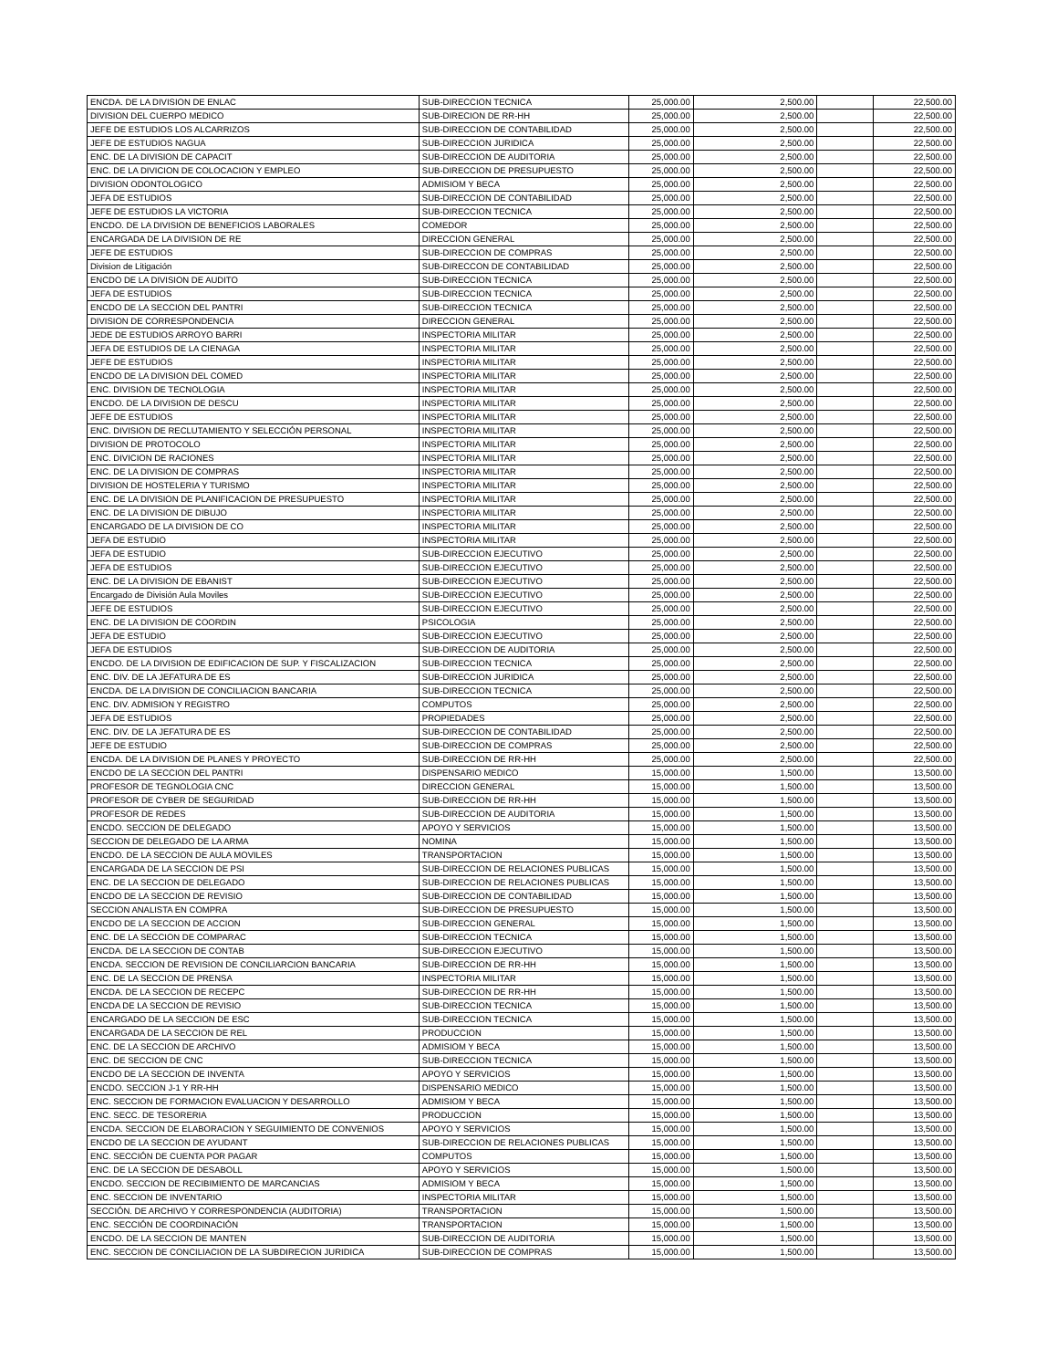| ENCDA. DE LA DIVISION DE ENLAC | SUB-DIRECCION TECNICA | 25,000.00 | 2,500.00 | | 22,500.00 |
| DIVISION DEL CUERPO MEDICO | SUB-DIRECION DE RR-HH | 25,000.00 | 2,500.00 | | 22,500.00 |
| JEFE DE ESTUDIOS LOS ALCARRIZOS | SUB-DIRECCION DE CONTABILIDAD | 25,000.00 | 2,500.00 | | 22,500.00 |
| JEFE DE ESTUDIOS NAGUA | SUB-DIRECCION JURIDICA | 25,000.00 | 2,500.00 | | 22,500.00 |
| ENC. DE LA DIVISION DE CAPACIT | SUB-DIRECCION DE AUDITORIA | 25,000.00 | 2,500.00 | | 22,500.00 |
| ENC. DE LA DIVICION DE COLOCACION Y EMPLEO | SUB-DIRECCION DE PRESUPUESTO | 25,000.00 | 2,500.00 | | 22,500.00 |
| DIVISION ODONTOLOGICO | ADMISIOM Y BECA | 25,000.00 | 2,500.00 | | 22,500.00 |
| JEFA DE ESTUDIOS | SUB-DIRECCION DE CONTABILIDAD | 25,000.00 | 2,500.00 | | 22,500.00 |
| JEFE DE ESTUDIOS LA VICTORIA | SUB-DIRECCION TECNICA | 25,000.00 | 2,500.00 | | 22,500.00 |
| ENCDO. DE LA DIVISION DE BENEFICIOS LABORALES | COMEDOR | 25,000.00 | 2,500.00 | | 22,500.00 |
| ENCARGADA DE LA DIVISION DE RE | DIRECCION GENERAL | 25,000.00 | 2,500.00 | | 22,500.00 |
| JEFE DE ESTUDIOS | SUB-DIRECCION DE COMPRAS | 25,000.00 | 2,500.00 | | 22,500.00 |
| Division de Litigación | SUB-DIRECCON DE CONTABILIDAD | 25,000.00 | 2,500.00 | | 22,500.00 |
| ENCDO DE LA DIVISION DE AUDITO | SUB-DIRECCION TECNICA | 25,000.00 | 2,500.00 | | 22,500.00 |
| JEFA DE ESTUDIOS | SUB-DIRECCION TECNICA | 25,000.00 | 2,500.00 | | 22,500.00 |
| ENCDO DE LA SECCION DEL PANTRI | SUB-DIRECCION TECNICA | 25,000.00 | 2,500.00 | | 22,500.00 |
| DIVISION DE CORRESPONDENCIA | DIRECCION GENERAL | 25,000.00 | 2,500.00 | | 22,500.00 |
| JEDE DE ESTUDIOS ARROYO BARRI | INSPECTORIA MILITAR | 25,000.00 | 2,500.00 | | 22,500.00 |
| JEFA DE ESTUDIOS DE LA CIENAGA | INSPECTORIA MILITAR | 25,000.00 | 2,500.00 | | 22,500.00 |
| JEFE DE ESTUDIOS | INSPECTORIA MILITAR | 25,000.00 | 2,500.00 | | 22,500.00 |
| ENCDO DE LA DIVISION DEL COMED | INSPECTORIA MILITAR | 25,000.00 | 2,500.00 | | 22,500.00 |
| ENC. DIVISION DE TECNOLOGIA | INSPECTORIA MILITAR | 25,000.00 | 2,500.00 | | 22,500.00 |
| ENCDO. DE LA DIVISION DE DESCU | INSPECTORIA MILITAR | 25,000.00 | 2,500.00 | | 22,500.00 |
| JEFE DE ESTUDIOS | INSPECTORIA MILITAR | 25,000.00 | 2,500.00 | | 22,500.00 |
| ENC. DIVISION DE RECLUTAMIENTO Y SELECCIÓN PERSONAL | INSPECTORIA MILITAR | 25,000.00 | 2,500.00 | | 22,500.00 |
| DIVISION DE PROTOCOLO | INSPECTORIA MILITAR | 25,000.00 | 2,500.00 | | 22,500.00 |
| ENC. DIVICION DE RACIONES | INSPECTORIA MILITAR | 25,000.00 | 2,500.00 | | 22,500.00 |
| ENC. DE LA DIVISION DE COMPRAS | INSPECTORIA MILITAR | 25,000.00 | 2,500.00 | | 22,500.00 |
| DIVISION DE HOSTELERIA Y TURISMO | INSPECTORIA MILITAR | 25,000.00 | 2,500.00 | | 22,500.00 |
| ENC. DE LA DIVISION DE PLANIFICACION DE PRESUPUESTO | INSPECTORIA MILITAR | 25,000.00 | 2,500.00 | | 22,500.00 |
| ENC. DE LA DIVISION DE DIBUJO | INSPECTORIA MILITAR | 25,000.00 | 2,500.00 | | 22,500.00 |
| ENCARGADO DE LA DIVISION DE CO | INSPECTORIA MILITAR | 25,000.00 | 2,500.00 | | 22,500.00 |
| JEFA DE ESTUDIO | INSPECTORIA MILITAR | 25,000.00 | 2,500.00 | | 22,500.00 |
| JEFA DE ESTUDIO | SUB-DIRECCION EJECUTIVO | 25,000.00 | 2,500.00 | | 22,500.00 |
| JEFA DE ESTUDIOS | SUB-DIRECCION EJECUTIVO | 25,000.00 | 2,500.00 | | 22,500.00 |
| ENC. DE LA DIVISION DE EBANIST | SUB-DIRECCION EJECUTIVO | 25,000.00 | 2,500.00 | | 22,500.00 |
| Encargado de División Aula Moviles | SUB-DIRECCION EJECUTIVO | 25,000.00 | 2,500.00 | | 22,500.00 |
| JEFE DE ESTUDIOS | SUB-DIRECCION EJECUTIVO | 25,000.00 | 2,500.00 | | 22,500.00 |
| ENC. DE LA DIVISION DE COORDIN | PSICOLOGIA | 25,000.00 | 2,500.00 | | 22,500.00 |
| JEFA DE ESTUDIO | SUB-DIRECCION EJECUTIVO | 25,000.00 | 2,500.00 | | 22,500.00 |
| JEFA DE ESTUDIOS | SUB-DIRECCION DE AUDITORIA | 25,000.00 | 2,500.00 | | 22,500.00 |
| ENCDO. DE LA DIVISION DE EDIFICACION DE SUP. Y FISCALIZACION | SUB-DIRECCION TECNICA | 25,000.00 | 2,500.00 | | 22,500.00 |
| ENC. DIV. DE LA JEFATURA DE ES | SUB-DIRECCION JURIDICA | 25,000.00 | 2,500.00 | | 22,500.00 |
| ENCDA. DE LA DIVISION DE CONCILIACION BANCARIA | SUB-DIRECCION TECNICA | 25,000.00 | 2,500.00 | | 22,500.00 |
| ENC. DIV. ADMISION Y REGISTRO | COMPUTOS | 25,000.00 | 2,500.00 | | 22,500.00 |
| JEFA DE ESTUDIOS | PROPIEDADES | 25,000.00 | 2,500.00 | | 22,500.00 |
| ENC. DIV. DE LA JEFATURA DE ES | SUB-DIRECCION DE CONTABILIDAD | 25,000.00 | 2,500.00 | | 22,500.00 |
| JEFE DE ESTUDIO | SUB-DIRECCION DE COMPRAS | 25,000.00 | 2,500.00 | | 22,500.00 |
| ENCDA. DE LA DIVISION DE PLANES Y PROYECTO | SUB-DIRECCION DE RR-HH | 25,000.00 | 2,500.00 | | 22,500.00 |
| ENCDO DE LA SECCION DEL PANTRI | DISPENSARIO MEDICO | 15,000.00 | 1,500.00 | | 13,500.00 |
| PROFESOR DE TEGNOLOGIA CNC | DIRECCION GENERAL | 15,000.00 | 1,500.00 | | 13,500.00 |
| PROFESOR DE CYBER DE SEGURIDAD | SUB-DIRECCION DE RR-HH | 15,000.00 | 1,500.00 | | 13,500.00 |
| PROFESOR DE REDES | SUB-DIRECCION DE AUDITORIA | 15,000.00 | 1,500.00 | | 13,500.00 |
| ENCDO. SECCION DE DELEGADO | APOYO Y SERVICIOS | 15,000.00 | 1,500.00 | | 13,500.00 |
| SECCION DE DELEGADO DE LA ARMA | NOMINA | 15,000.00 | 1,500.00 | | 13,500.00 |
| ENCDO. DE LA SECCION DE AULA MOVILES | TRANSPORTACION | 15,000.00 | 1,500.00 | | 13,500.00 |
| ENCARGADA DE LA SECCION DE PSI | SUB-DIRECCION DE RELACIONES PUBLICAS | 15,000.00 | 1,500.00 | | 13,500.00 |
| ENC. DE LA SECCION DE DELEGADO | SUB-DIRECCION DE RELACIONES PUBLICAS | 15,000.00 | 1,500.00 | | 13,500.00 |
| ENCDO DE LA SECCION DE REVISIO | SUB-DIRECCION DE CONTABILIDAD | 15,000.00 | 1,500.00 | | 13,500.00 |
| SECCION ANALISTA EN COMPRA | SUB-DIRECCION DE PRESUPUESTO | 15,000.00 | 1,500.00 | | 13,500.00 |
| ENCDO DE LA SECCION DE ACCION | SUB-DIRECCION GENERAL | 15,000.00 | 1,500.00 | | 13,500.00 |
| ENC. DE LA SECCION DE COMPARAC | SUB-DIRECCION TECNICA | 15,000.00 | 1,500.00 | | 13,500.00 |
| ENCDA. DE LA SECCION DE CONTAB | SUB-DIRECCION EJECUTIVO | 15,000.00 | 1,500.00 | | 13,500.00 |
| ENCDA. SECCION DE REVISION DE CONCILIARCION BANCARIA | SUB-DIRECCION DE RR-HH | 15,000.00 | 1,500.00 | | 13,500.00 |
| ENC. DE LA SECCION DE PRENSA | INSPECTORIA MILITAR | 15,000.00 | 1,500.00 | | 13,500.00 |
| ENCDA. DE LA SECCION DE RECEPC | SUB-DIRECCION DE RR-HH | 15,000.00 | 1,500.00 | | 13,500.00 |
| ENCDA DE LA SECCION DE REVISIO | SUB-DIRECCION TECNICA | 15,000.00 | 1,500.00 | | 13,500.00 |
| ENCARGADO DE LA SECCION DE ESC | SUB-DIRECCION TECNICA | 15,000.00 | 1,500.00 | | 13,500.00 |
| ENCARGADA DE LA SECCION DE REL | PRODUCCION | 15,000.00 | 1,500.00 | | 13,500.00 |
| ENC. DE LA SECCION DE ARCHIVO | ADMISIOM Y BECA | 15,000.00 | 1,500.00 | | 13,500.00 |
| ENC. DE SECCION DE CNC | SUB-DIRECCION TECNICA | 15,000.00 | 1,500.00 | | 13,500.00 |
| ENCDO DE LA SECCION DE INVENTA | APOYO Y SERVICIOS | 15,000.00 | 1,500.00 | | 13,500.00 |
| ENCDO. SECCION J-1 Y RR-HH | DISPENSARIO MEDICO | 15,000.00 | 1,500.00 | | 13,500.00 |
| ENC. SECCION DE FORMACION EVALUACION Y DESARROLLO | ADMISIOM Y BECA | 15,000.00 | 1,500.00 | | 13,500.00 |
| ENC. SECC. DE TESORERIA | PRODUCCION | 15,000.00 | 1,500.00 | | 13,500.00 |
| ENCDA. SECCION DE ELABORACION Y SEGUIMIENTO DE CONVENIOS | APOYO Y SERVICIOS | 15,000.00 | 1,500.00 | | 13,500.00 |
| ENCDO DE LA SECCION DE AYUDANT | SUB-DIRECCION DE RELACIONES PUBLICAS | 15,000.00 | 1,500.00 | | 13,500.00 |
| ENC. SECCIÓN DE CUENTA POR PAGAR | COMPUTOS | 15,000.00 | 1,500.00 | | 13,500.00 |
| ENC. DE LA SECCION DE DESABOLL | APOYO Y SERVICIOS | 15,000.00 | 1,500.00 | | 13,500.00 |
| ENCDO. SECCION DE RECIBIMIENTO DE MARCANCIAS | ADMISIOM Y BECA | 15,000.00 | 1,500.00 | | 13,500.00 |
| ENC. SECCION DE INVENTARIO | INSPECTORIA MILITAR | 15,000.00 | 1,500.00 | | 13,500.00 |
| SECCIÓN. DE ARCHIVO Y CORRESPONDENCIA (AUDITORIA) | TRANSPORTACION | 15,000.00 | 1,500.00 | | 13,500.00 |
| ENC. SECCIÓN DE COORDINACIÓN | TRANSPORTACION | 15,000.00 | 1,500.00 | | 13,500.00 |
| ENCDO. DE LA SECCION DE MANTEN | SUB-DIRECCION DE AUDITORIA | 15,000.00 | 1,500.00 | | 13,500.00 |
| ENC. SECCION DE CONCILIACION DE LA SUBDIRECION JURIDICA | SUB-DIRECCION DE COMPRAS | 15,000.00 | 1,500.00 | | 13,500.00 |